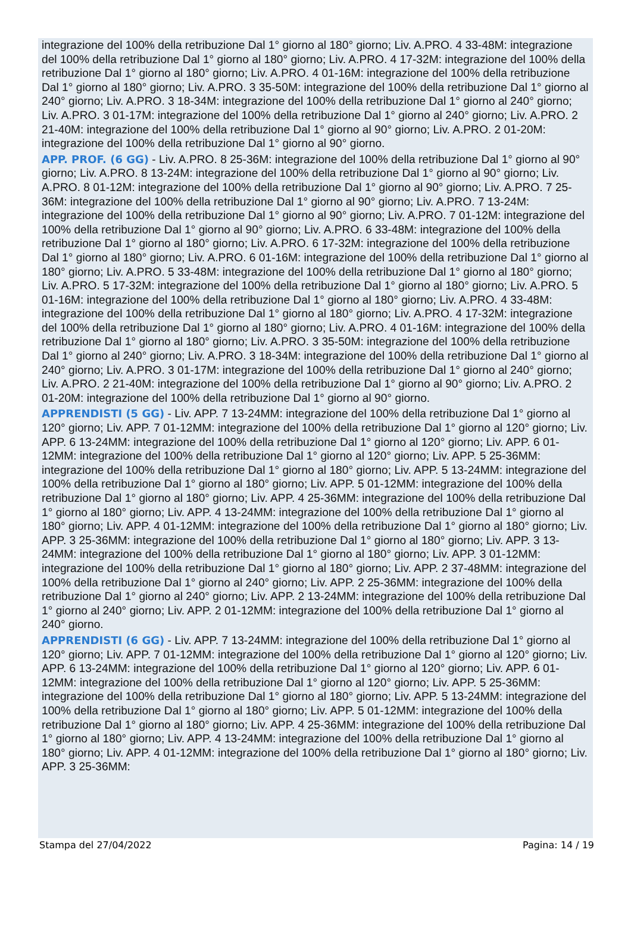integrazione del 100% della retribuzione Dal 1° giorno al 180° giorno; Liv. A.PRO. 4 33-48M: integrazione del 100% della retribuzione Dal 1° giorno al 180° giorno; Liv. A.PRO. 4 17-32M: integrazione del 100% della retribuzione Dal 1° giorno al 180° giorno; Liv. A.PRO. 4 01-16M: integrazione del 100% della retribuzione Dal 1° giorno al 180° giorno; Liv. A.PRO. 3 35-50M: integrazione del 100% della retribuzione Dal 1° giorno al 240° giorno; Liv. A.PRO. 3 18-34M: integrazione del 100% della retribuzione Dal 1° giorno al 240° giorno; Liv. A.PRO. 3 01-17M: integrazione del 100% della retribuzione Dal 1° giorno al 240° giorno; Liv. A.PRO. 2 21-40M: integrazione del 100% della retribuzione Dal 1° giorno al 90° giorno; Liv. A.PRO. 2 01-20M: integrazione del 100% della retribuzione Dal 1° giorno al 90° giorno.
APP. PROF. (6 GG) - Liv. A.PRO. 8 25-36M: integrazione del 100% della retribuzione Dal 1° giorno al 90° giorno; Liv. A.PRO. 8 13-24M: integrazione del 100% della retribuzione Dal 1° giorno al 90° giorno; Liv. A.PRO. 8 01-12M: integrazione del 100% della retribuzione Dal 1° giorno al 90° giorno; Liv. A.PRO. 7 25-36M: integrazione del 100% della retribuzione Dal 1° giorno al 90° giorno; Liv. A.PRO. 7 13-24M: integrazione del 100% della retribuzione Dal 1° giorno al 90° giorno; Liv. A.PRO. 7 01-12M: integrazione del 100% della retribuzione Dal 1° giorno al 90° giorno; Liv. A.PRO. 6 33-48M: integrazione del 100% della retribuzione Dal 1° giorno al 180° giorno; Liv. A.PRO. 6 17-32M: integrazione del 100% della retribuzione Dal 1° giorno al 180° giorno; Liv. A.PRO. 6 01-16M: integrazione del 100% della retribuzione Dal 1° giorno al 180° giorno; Liv. A.PRO. 5 33-48M: integrazione del 100% della retribuzione Dal 1° giorno al 180° giorno; Liv. A.PRO. 5 17-32M: integrazione del 100% della retribuzione Dal 1° giorno al 180° giorno; Liv. A.PRO. 5 01-16M: integrazione del 100% della retribuzione Dal 1° giorno al 180° giorno; Liv. A.PRO. 4 33-48M: integrazione del 100% della retribuzione Dal 1° giorno al 180° giorno; Liv. A.PRO. 4 17-32M: integrazione del 100% della retribuzione Dal 1° giorno al 180° giorno; Liv. A.PRO. 4 01-16M: integrazione del 100% della retribuzione Dal 1° giorno al 180° giorno; Liv. A.PRO. 3 35-50M: integrazione del 100% della retribuzione Dal 1° giorno al 240° giorno; Liv. A.PRO. 3 18-34M: integrazione del 100% della retribuzione Dal 1° giorno al 240° giorno; Liv. A.PRO. 3 01-17M: integrazione del 100% della retribuzione Dal 1° giorno al 240° giorno; Liv. A.PRO. 2 21-40M: integrazione del 100% della retribuzione Dal 1° giorno al 90° giorno; Liv. A.PRO. 2 01-20M: integrazione del 100% della retribuzione Dal 1° giorno al 90° giorno.
APPRENDISTI (5 GG) - Liv. APP. 7 13-24MM: integrazione del 100% della retribuzione Dal 1° giorno al 120° giorno; Liv. APP. 7 01-12MM: integrazione del 100% della retribuzione Dal 1° giorno al 120° giorno; Liv. APP. 6 13-24MM: integrazione del 100% della retribuzione Dal 1° giorno al 120° giorno; Liv. APP. 6 01-12MM: integrazione del 100% della retribuzione Dal 1° giorno al 120° giorno; Liv. APP. 5 25-36MM: integrazione del 100% della retribuzione Dal 1° giorno al 180° giorno; Liv. APP. 5 13-24MM: integrazione del 100% della retribuzione Dal 1° giorno al 180° giorno; Liv. APP. 5 01-12MM: integrazione del 100% della retribuzione Dal 1° giorno al 180° giorno; Liv. APP. 4 25-36MM: integrazione del 100% della retribuzione Dal 1° giorno al 180° giorno; Liv. APP. 4 13-24MM: integrazione del 100% della retribuzione Dal 1° giorno al 180° giorno; Liv. APP. 4 01-12MM: integrazione del 100% della retribuzione Dal 1° giorno al 180° giorno; Liv. APP. 3 25-36MM: integrazione del 100% della retribuzione Dal 1° giorno al 180° giorno; Liv. APP. 3 13-24MM: integrazione del 100% della retribuzione Dal 1° giorno al 180° giorno; Liv. APP. 3 01-12MM: integrazione del 100% della retribuzione Dal 1° giorno al 180° giorno; Liv. APP. 2 37-48MM: integrazione del 100% della retribuzione Dal 1° giorno al 240° giorno; Liv. APP. 2 25-36MM: integrazione del 100% della retribuzione Dal 1° giorno al 240° giorno; Liv. APP. 2 13-24MM: integrazione del 100% della retribuzione Dal 1° giorno al 240° giorno; Liv. APP. 2 01-12MM: integrazione del 100% della retribuzione Dal 1° giorno al 240° giorno.
APPRENDISTI (6 GG) - Liv. APP. 7 13-24MM: integrazione del 100% della retribuzione Dal 1° giorno al 120° giorno; Liv. APP. 7 01-12MM: integrazione del 100% della retribuzione Dal 1° giorno al 120° giorno; Liv. APP. 6 13-24MM: integrazione del 100% della retribuzione Dal 1° giorno al 120° giorno; Liv. APP. 6 01-12MM: integrazione del 100% della retribuzione Dal 1° giorno al 120° giorno; Liv. APP. 5 25-36MM: integrazione del 100% della retribuzione Dal 1° giorno al 180° giorno; Liv. APP. 5 13-24MM: integrazione del 100% della retribuzione Dal 1° giorno al 180° giorno; Liv. APP. 5 01-12MM: integrazione del 100% della retribuzione Dal 1° giorno al 180° giorno; Liv. APP. 4 25-36MM: integrazione del 100% della retribuzione Dal 1° giorno al 180° giorno; Liv. APP. 4 13-24MM: integrazione del 100% della retribuzione Dal 1° giorno al 180° giorno; Liv. APP. 4 01-12MM: integrazione del 100% della retribuzione Dal 1° giorno al 180° giorno; Liv. APP. 3 25-36MM:
Stampa del 27/04/2022 Pagina: 14 / 19